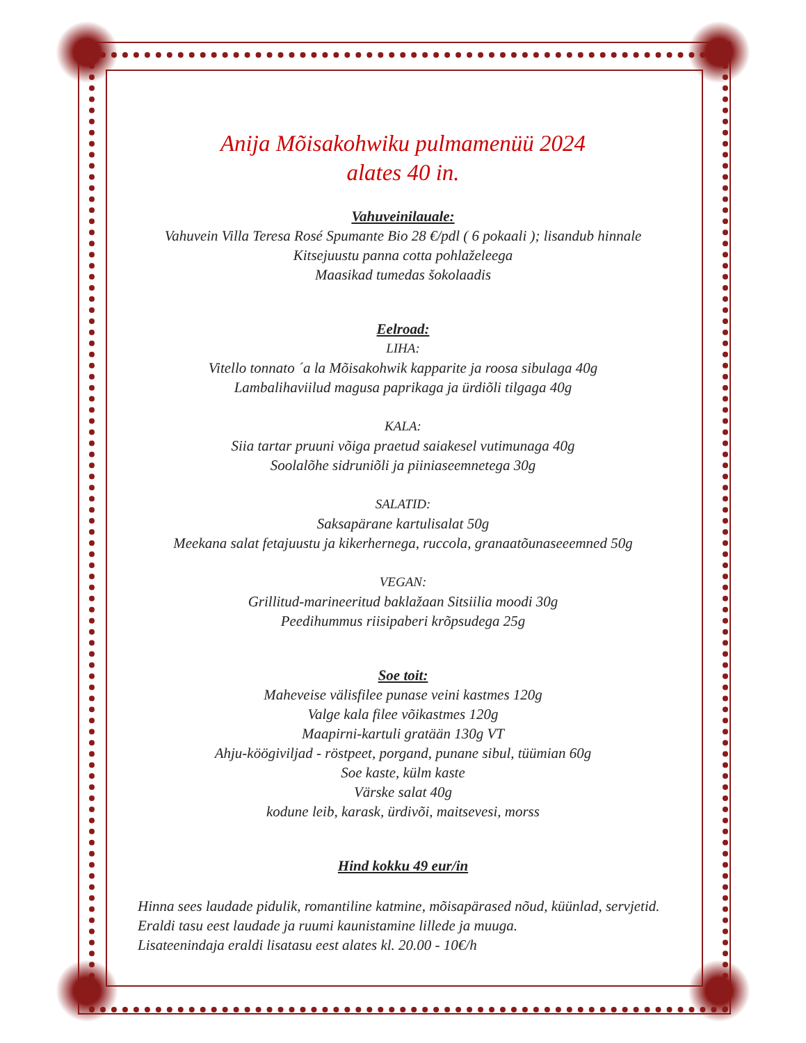Anija Mõisakohwiku pulmamenüü 2024
alates 40 in.
Vahuveinilauale:
Vahuvein Villa Teresa Rosé Spumante Bio 28 €/pdl ( 6 pokaali ); lisandub hinnale
Kitsejuustu panna cotta pohlaželeega
Maasikad tumedas šokolaadis
Eelroad:
LIHA:
Vitello tonnato ´a la Mõisakohwik kapparite ja roosa sibulaga 40g
Lambalihaviilud magusa paprikaga ja ürdiõli tilgaga 40g
KALA:
Siia tartar pruuni võiga praetud saiakesel vutimunaga 40g
Soolalõhe sidruniõli ja piiniaseemnetega 30g
SALATID:
Saksapärane kartulisalat 50g
Meekana salat fetajuustu ja kikerhernega, ruccola, granaatõunaseeemned 50g
VEGAN:
Grillitud-marineeritud baklažaan Sitsiilia moodi 30g
Peedihummus riisipaberi krõpsudega 25g
Soe toit:
Maheveise välisfilee punase veini kastmes 120g
Valge kala filee võikastmes 120g
Maapirni-kartuli gratään 130g VT
Ahju-köögiviljad - röstpeet, porgand, punane sibul, tüümian 60g
Soe kaste, külm kaste
Värske salat 40g
kodune leib, karask, ürdivõi, maitsevesi, morss
Hind kokku 49 eur/in
Hinna sees laudade pidulik, romantiline katmine, mõisapärased nõud, küünlad, servjetid.
Eraldi tasu eest laudade ja ruumi kaunistamine lillede ja muuga.
Lisateenindaja eraldi lisatasu eest alates kl. 20.00 - 10€/h